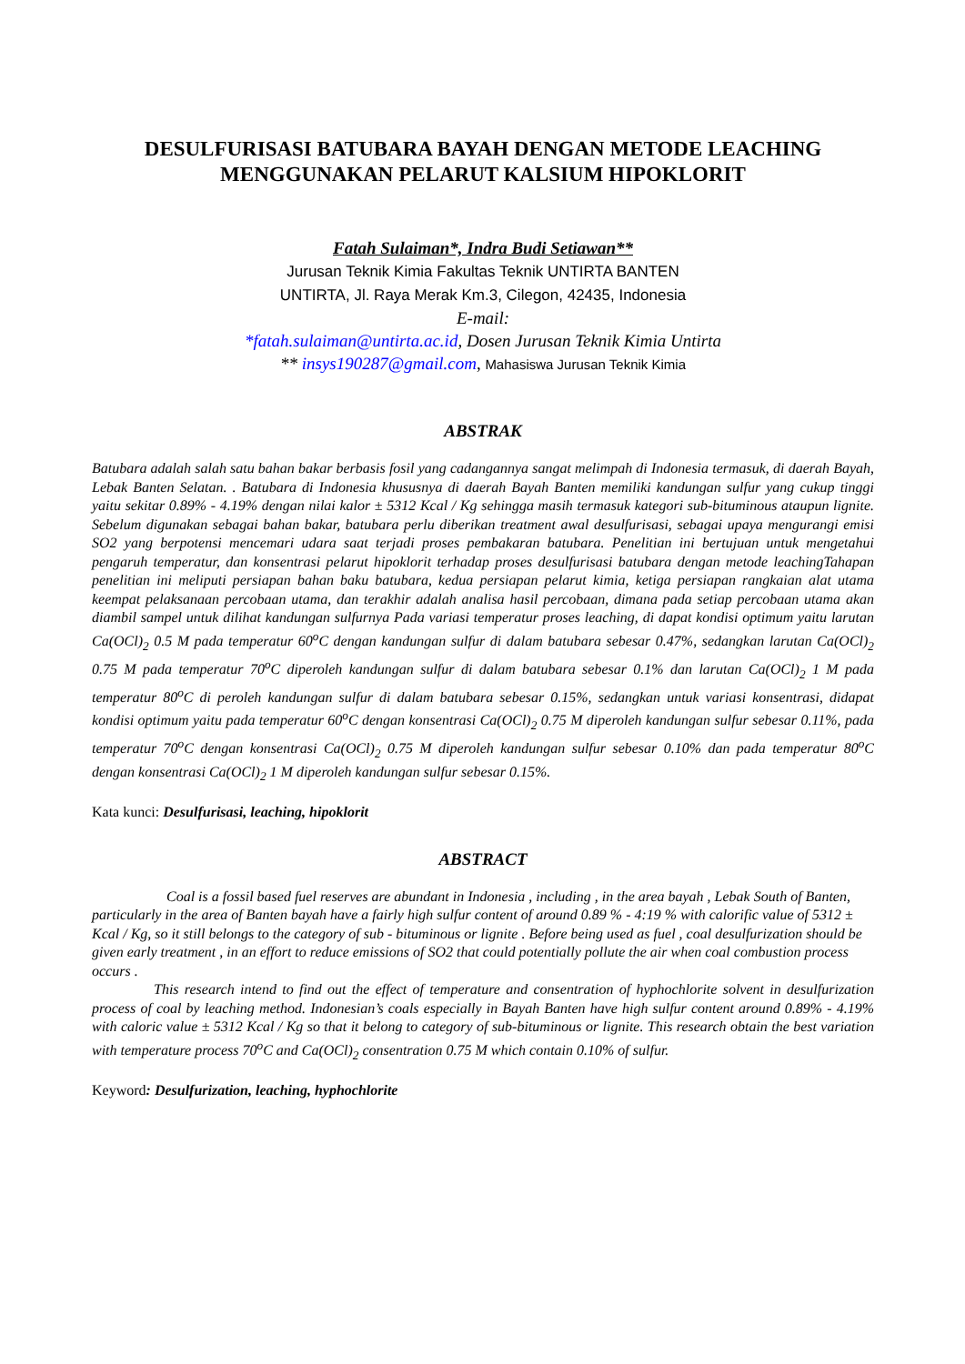DESULFURISASI BATUBARA BAYAH DENGAN METODE LEACHING MENGGUNAKAN PELARUT KALSIUM HIPOKLORIT
Fatah Sulaiman*, Indra Budi Setiawan**
Jurusan Teknik Kimia Fakultas Teknik UNTIRTA BANTEN
UNTIRTA, Jl. Raya Merak Km.3, Cilegon, 42435, Indonesia
E-mail:
*fatah.sulaiman@untirta.ac.id, Dosen Jurusan Teknik Kimia Untirta
** insys190287@gmail.com, Mahasiswa Jurusan Teknik Kimia
ABSTRAK
Batubara adalah salah satu bahan bakar berbasis fosil yang cadangannya sangat melimpah di Indonesia termasuk, di daerah Bayah, Lebak Banten Selatan. . Batubara di Indonesia khususnya di daerah Bayah Banten memiliki kandungan sulfur yang cukup tinggi yaitu sekitar 0.89% - 4.19% dengan nilai kalor ± 5312 Kcal / Kg sehingga masih termasuk kategori sub-bituminous ataupun lignite. Sebelum digunakan sebagai bahan bakar, batubara perlu diberikan treatment awal desulfurisasi, sebagai upaya mengurangi emisi SO2 yang berpotensi mencemari udara saat terjadi proses pembakaran batubara. Penelitian ini bertujuan untuk mengetahui pengaruh temperatur, dan konsentrasi pelarut hipoklorit terhadap proses desulfurisasi batubara dengan metode leachingTahapan penelitian ini meliputi persiapan bahan baku batubara, kedua persiapan pelarut kimia, ketiga persiapan rangkaian alat utama keempat pelaksanaan percobaan utama, dan terakhir adalah analisa hasil percobaan, dimana pada setiap percobaan utama akan diambil sampel untuk dilihat kandungan sulfurnya Pada variasi temperatur proses leaching, di dapat kondisi optimum yaitu larutan Ca(OCl)<sub>2</sub> 0.5 M pada temperatur 60<sup>o</sup>C dengan kandungan sulfur di dalam batubara sebesar 0.47%, sedangkan larutan Ca(OCl)<sub>2</sub> 0.75 M pada temperatur 70<sup>o</sup>C diperoleh kandungan sulfur di dalam batubara sebesar 0.1% dan larutan Ca(OCl)<sub>2</sub> 1 M pada temperatur 80<sup>o</sup>C di peroleh kandungan sulfur di dalam batubara sebesar 0.15%, sedangkan untuk variasi konsentrasi, didapat kondisi optimum yaitu pada temperatur 60<sup>o</sup>C dengan konsentrasi Ca(OCl)<sub>2</sub> 0.75 M diperoleh kandungan sulfur sebesar 0.11%, pada temperatur 70<sup>o</sup>C dengan konsentrasi Ca(OCl)<sub>2</sub> 0.75 M diperoleh kandungan sulfur sebesar 0.10% dan pada temperatur 80<sup>o</sup>C dengan konsentrasi Ca(OCl)<sub>2</sub> 1 M diperoleh kandungan sulfur sebesar 0.15%.
Kata kunci: Desulfurisasi, leaching, hipoklorit
ABSTRACT
Coal is a fossil based fuel reserves are abundant in Indonesia , including , in the area bayah , Lebak South of Banten, particularly in the area of Banten bayah have a fairly high sulfur content of around 0.89 % - 4:19 % with calorific value of 5312 ± Kcal / Kg, so it still belongs to the category of sub - bituminous or lignite . Before being used as fuel , coal desulfurization should be given early treatment , in an effort to reduce emissions of SO2 that could potentially pollute the air when coal combustion process occurs .
This research intend to find out the effect of temperature and consentration of hyphochlorite solvent in desulfurization process of coal by leaching method. Indonesian’s coals especially in Bayah Banten have high sulfur content around 0.89% - 4.19% with caloric value ± 5312 Kcal / Kg so that it belong to category of sub-bituminous or lignite. This research obtain the best variation with temperature process 70<sup>o</sup>C and Ca(OCl)<sub>2</sub> consentration 0.75 M which contain 0.10% of sulfur.
Keyword: Desulfurization, leaching, hyphochlorite